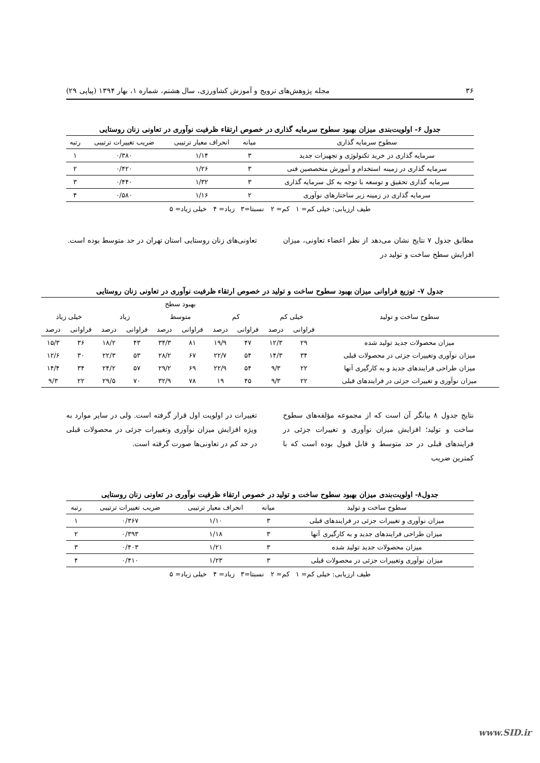۳۶ مجله پژوهش‌های ترویج و آموزش کشاورزی، سال هشتم، شماره ۱، بهار ۱۳۹۴ (پیاپی ۲۹)
جدول ۶- اولویت‌بندی میزان بهبود سطوح سرمایه گذاری در خصوص ارتقاء ظرفیت نوآوری در تعاونی زنان روستایی
| سطوح سرمایه گذاری | میانه | انحراف معیار ترتیبی | ضریب تغییرات ترتیبی | رتبه |
| --- | --- | --- | --- | --- |
| سرمایه گذاری در خرید تکنولوژی و تجهیزات جدید | ۳ | ۱/۱۴ | ۰/۳۸۰ | ۱ |
| سرمایه گذاری در زمینه استخدام و آموزش متخصصین فنی | ۳ | ۱/۲۶ | ۰/۴۲۰ | ۲ |
| سرمایه گذاری تحقیق و توسعه با توجه به کل سرمایه گذاری | ۳ | ۱/۳۲ | ۰/۴۴۰ | ۳ |
| سرمایه گذاری در زمینه زیر ساختارهای نوآوری | ۲ | ۱/۱۶ | ۰/۵۸۰ | ۴ |
طیف ارزیابی: خیلی کم= ۱ کم= ۲ نسبتا=۳ زیاد= ۴ خیلی زیاد= ۵
مطابق جدول ۷ نتایج نشان می‌دهد از نظر اعضاء تعاونی، میزان افزایش سطح ساخت و تولید در
تعاونی‌های زنان روستایی استان تهران در حد متوسط بوده است.
جدول ۷- توزیع فراوانی میزان بهبود سطوح ساخت و تولید در خصوص ارتقاء ظرفیت نوآوری در تعاونی زنان روستایی
| سطوح ساخت و تولید | بهبود سطح | | | | | | | | | |
| --- | --- | --- | --- | --- | --- | --- | --- | --- | --- | --- |
| | خیلی کم | | کم | | متوسط | | زیاد | | خیلی زیاد | |
| | فراوانی | درصد | فراوانی | درصد | فراوانی | درصد | فراوانی | درصد | فراوانی | درصد |
| میزان محصولات جدید تولید شده | ۲۹ | ۱۲/۳ | ۴۷ | ۱۹/۹ | ۸۱ | ۳۴/۳ | ۴۳ | ۱۸/۲ | ۳۶ | ۱۵/۳ |
| میزان نوآوری وتغییرات جزئی در محصولات قبلی | ۳۴ | ۱۴/۳ | ۵۴ | ۲۲/۷ | ۶۷ | ۲۸/۲ | ۵۳ | ۲۲/۳ | ۳۰ | ۱۲/۶ |
| میزان طراحی فرایندهای جدید و به کارگیری آنها | ۲۲ | ۹/۳ | ۵۴ | ۲۲/۹ | ۶۹ | ۲۹/۲ | ۵۷ | ۲۴/۲ | ۳۴ | ۱۴/۴ |
| میزان نوآوری و تغییرات جزئی در فرایندهای قبلی | ۲۲ | ۹/۳ | ۴۵ | ۱۹ | ۷۸ | ۳۲/۹ | ۷۰ | ۲۹/۵ | ۲۲ | ۹/۳ |
نتایج جدول ۸ بیانگر آن است که از مجموعه مؤلفه‌های سطوح ساخت و تولید؛ افزایش میزان نوآوری و تغییرات جزئی در فرایندهای قبلی در حد متوسط و قابل قبول بوده است که با کمترین ضریب
تغییرات در اولویت اول قرار گرفته است. ولی در سایر موارد به ویژه افزایش میزان نوآوری وتغییرات جزئی در محصولات قبلی در حد کم در تعاونی‌ها صورت گرفته است.
جدول۸- اولویت‌بندی میزان بهبود سطوح ساخت و تولید در خصوص ارتقاء ظرفیت نوآوری در تعاونی زنان روستایی
| سطوح ساخت و تولید | میانه | انحراف معیار ترتیبی | ضریب تغییرات ترتیبی | رتبه |
| --- | --- | --- | --- | --- |
| میزان نوآوری و تغییرات جزئی در فرایندهای قبلی | ۳ | ۱/۱۰ | ۰/۳۶۷ | ۱ |
| میزان طراحی فرایندهای جدید و به کارگیری آنها | ۳ | ۱/۱۸ | ۰/۳۹۳ | ۲ |
| میزان محصولات جدید تولید شده | ۳ | ۱/۲۱ | ۰/۴۰۳ | ۳ |
| میزان نوآوری وتغییرات جزئی در محصولات قبلی | ۳ | ۱/۲۳ | ۰/۴۱۰ | ۴ |
طیف ارزیابی: خیلی کم= ۱ کم= ۲ نسبتا=۳ زیاد= ۴ خیلی زیاد= ۵
www.SID.ir